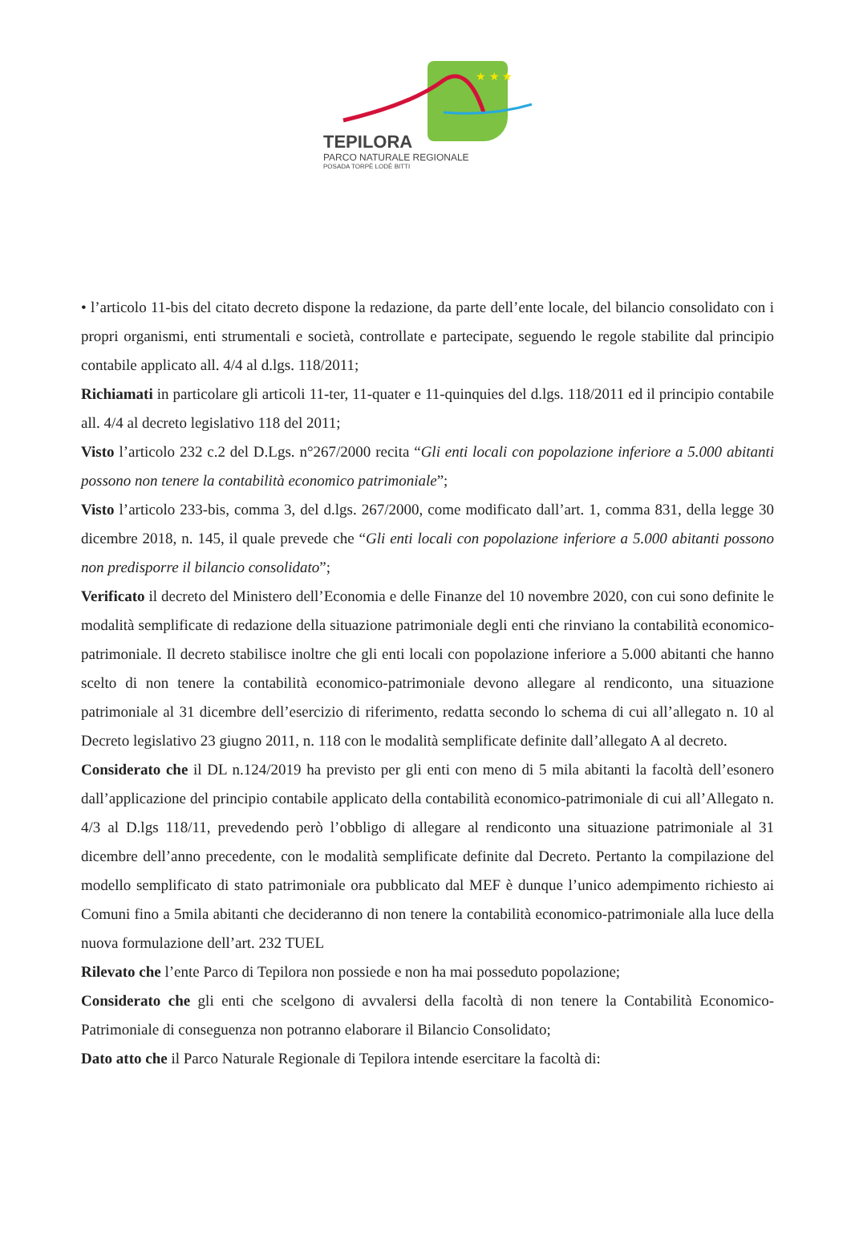★ ★ ★
TEPILORA
PARCO NATURALE REGIONALE
POSADA TORPÈ LODÈ BITTI
• l’articolo 11-bis del citato decreto dispone la redazione, da parte dell’ente locale, del bilancio consolidato con i propri organismi, enti strumentali e società, controllate e partecipate, seguendo le regole stabilite dal principio contabile applicato all. 4/4 al d.lgs. 118/2011;
Richiamati in particolare gli articoli 11-ter, 11-quater e 11-quinquies del d.lgs. 118/2011 ed il principio contabile all. 4/4 al decreto legislativo 118 del 2011;
Visto l’articolo 232 c.2 del D.Lgs. n°267/2000 recita “Gli enti locali con popolazione inferiore a 5.000 abitanti possono non tenere la contabilità economico patrimoniale”;
Visto l’articolo 233-bis, comma 3, del d.lgs. 267/2000, come modificato dall’art. 1, comma 831, della legge 30 dicembre 2018, n. 145, il quale prevede che “Gli enti locali con popolazione inferiore a 5.000 abitanti possono non predisporre il bilancio consolidato”;
Verificato il decreto del Ministero dell’Economia e delle Finanze del 10 novembre 2020, con cui sono definite le modalità semplificate di redazione della situazione patrimoniale degli enti che rinviano la contabilità economico-patrimoniale. Il decreto stabilisce inoltre che gli enti locali con popolazione inferiore a 5.000 abitanti che hanno scelto di non tenere la contabilità economico-patrimoniale devono allegare al rendiconto, una situazione patrimoniale al 31 dicembre dell’esercizio di riferimento, redatta secondo lo schema di cui all’allegato n. 10 al Decreto legislativo 23 giugno 2011, n. 118 con le modalità semplificate definite dall’allegato A al decreto.
Considerato che il DL n.124/2019 ha previsto per gli enti con meno di 5 mila abitanti la facoltà dell’esonero dall’applicazione del principio contabile applicato della contabilità economico-patrimoniale di cui all’Allegato n. 4/3 al D.lgs 118/11, prevedendo però l’obbligo di allegare al rendiconto una situazione patrimoniale al 31 dicembre dell’anno precedente, con le modalità semplificate definite dal Decreto. Pertanto la compilazione del modello semplificato di stato patrimoniale ora pubblicato dal MEF è dunque l’unico adempimento richiesto ai Comuni fino a 5mila abitanti che decideranno di non tenere la contabilità economico-patrimoniale alla luce della nuova formulazione dell’art. 232 TUEL
Rilevato che l’ente Parco di Tepilora non possiede e non ha mai posseduto popolazione;
Considerato che gli enti che scelgono di avvalersi della facoltà di non tenere la Contabilità Economico-Patrimoniale di conseguenza non potranno elaborare il Bilancio Consolidato;
Dato atto che il Parco Naturale Regionale di Tepilora intende esercitare la facoltà di: